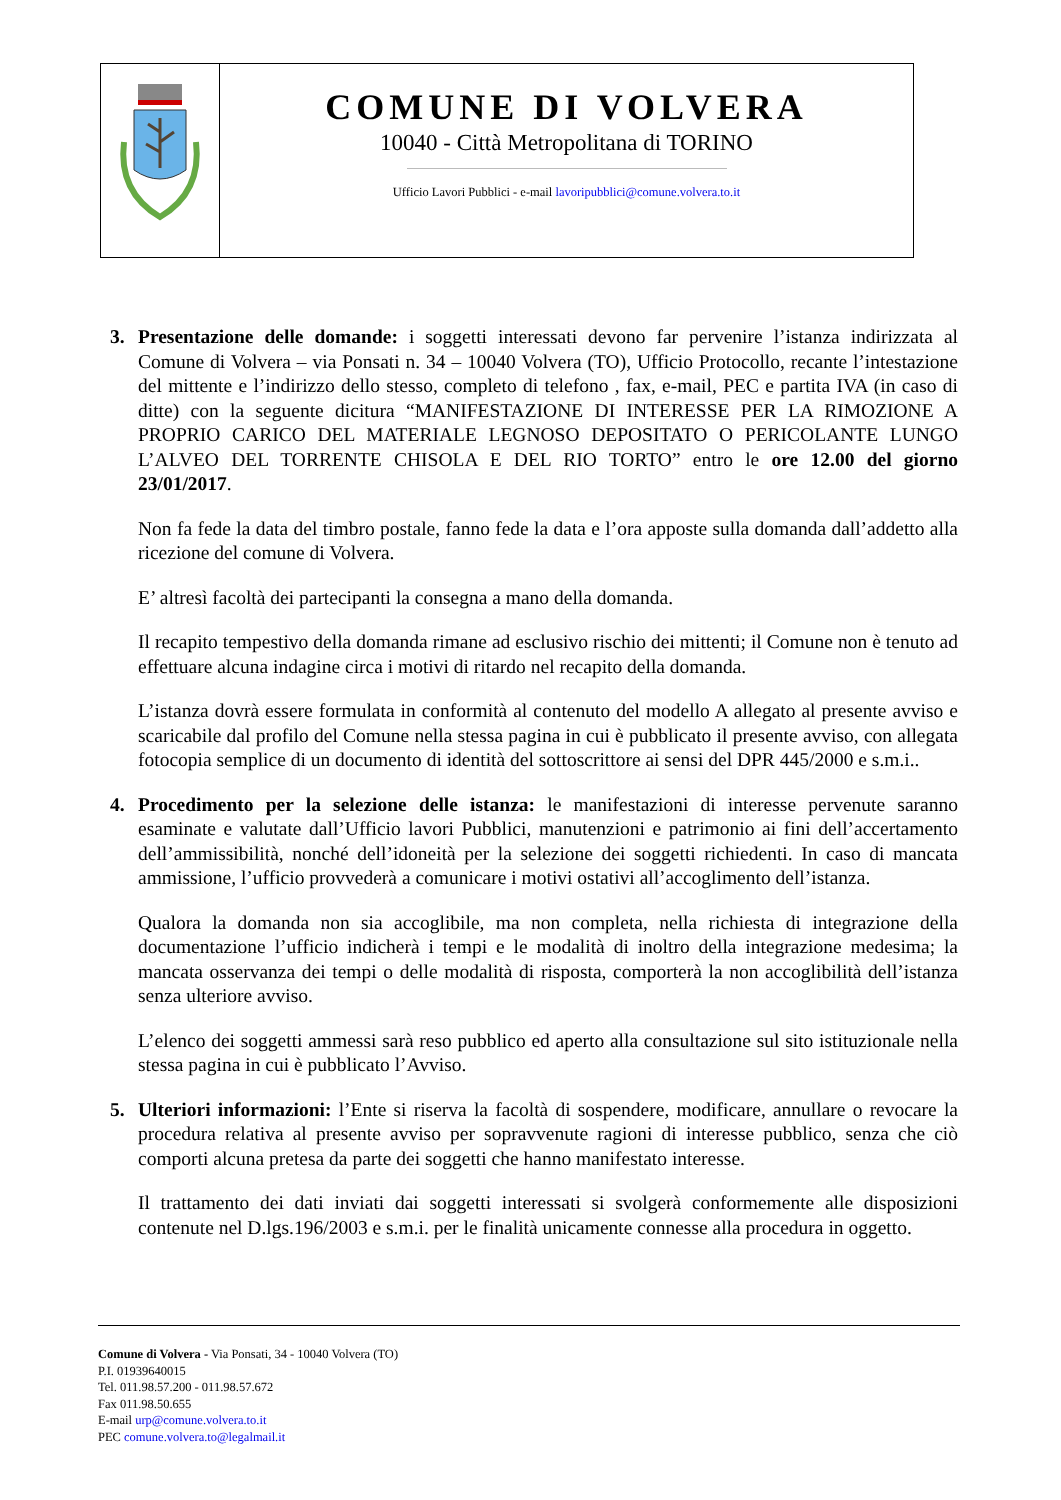COMUNE DI VOLVERA
10040 - Città Metropolitana di TORINO
Ufficio Lavori Pubblici - e-mail lavoripubblici@comune.volvera.to.it
3. Presentazione delle domande: i soggetti interessati devono far pervenire l’istanza indirizzata al Comune di Volvera – via Ponsati n. 34 – 10040 Volvera (TO), Ufficio Protocollo, recante l’intestazione del mittente e l’indirizzo dello stesso, completo di telefono , fax, e-mail, PEC e partita IVA (in caso di ditte) con la seguente dicitura “MANIFESTAZIONE DI INTERESSE PER LA RIMOZIONE A PROPRIO CARICO DEL MATERIALE LEGNOSO DEPOSITATO O PERICOLANTE LUNGO L’ALVEO DEL TORRENTE CHISOLA E DEL RIO TORTO” entro le ore 12.00 del giorno 23/01/2017.
Non fa fede la data del timbro postale, fanno fede la data e l’ora apposte sulla domanda dall’addetto alla ricezione del comune di Volvera.
E’ altresì facoltà dei partecipanti la consegna a mano della domanda.
Il recapito tempestivo della domanda rimane ad esclusivo rischio dei mittenti; il Comune non è tenuto ad effettuare alcuna indagine circa i motivi di ritardo nel recapito della domanda.
L’istanza dovrà essere formulata in conformità al contenuto del modello A allegato al presente avviso e scaricabile dal profilo del Comune nella stessa pagina in cui è pubblicato il presente avviso, con allegata fotocopia semplice di un documento di identità del sottoscrittore ai sensi del DPR 445/2000 e s.m.i..
4. Procedimento per la selezione delle istanza: le manifestazioni di interesse pervenute saranno esaminate e valutate dall’Ufficio lavori Pubblici, manutenzioni e patrimonio ai fini dell’accertamento dell’ammissibilità, nonché dell’idoneità per la selezione dei soggetti richiedenti. In caso di mancata ammissione, l’ufficio provvederà a comunicare i motivi ostativi all’accoglimento dell’istanza.
Qualora la domanda non sia accoglibile, ma non completa, nella richiesta di integrazione della documentazione l’ufficio indicherà i tempi e le modalità di inoltro della integrazione medesima; la mancata osservanza dei tempi o delle modalità di risposta, comporterà la non accoglibilità dell’istanza senza ulteriore avviso.
L’elenco dei soggetti ammessi sarà reso pubblico ed aperto alla consultazione sul sito istituzionale nella stessa pagina in cui è pubblicato l’Avviso.
5. Ulteriori informazioni: l’Ente si riserva la facoltà di sospendere, modificare, annullare o revocare la procedura relativa al presente avviso per sopravvenute ragioni di interesse pubblico, senza che ciò comporti alcuna pretesa da parte dei soggetti che hanno manifestato interesse.
Il trattamento dei dati inviati dai soggetti interessati si svolgerà conformemente alle disposizioni contenute nel D.lgs.196/2003 e s.m.i. per le finalità unicamente connesse alla procedura in oggetto.
Comune di Volvera - Via Ponsati, 34 - 10040 Volvera (TO)
P.I. 01939640015
Tel. 011.98.57.200 - 011.98.57.672
Fax 011.98.50.655
E-mail urp@comune.volvera.to.it
PEC comune.volvera.to@legalmail.it